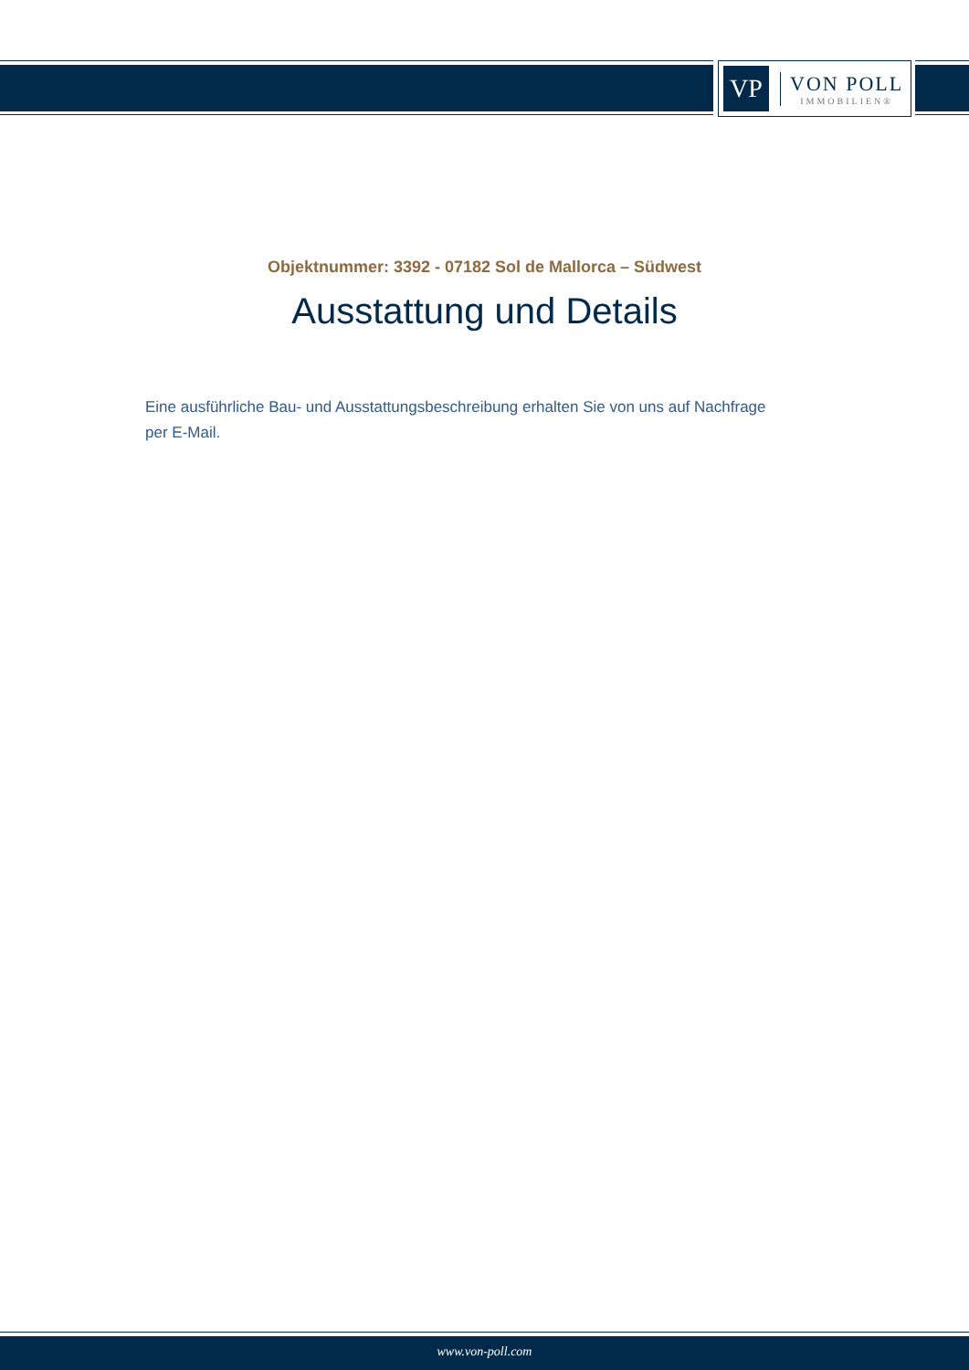VP
VON POLL
IMMOBILIEN®
Objektnummer: 3392 - 07182 Sol de Mallorca – Südwest
Ausstattung und Details
Eine ausführliche Bau- und Ausstattungsbeschreibung erhalten Sie von uns auf Nachfrage per E-Mail.
www.von-poll.com